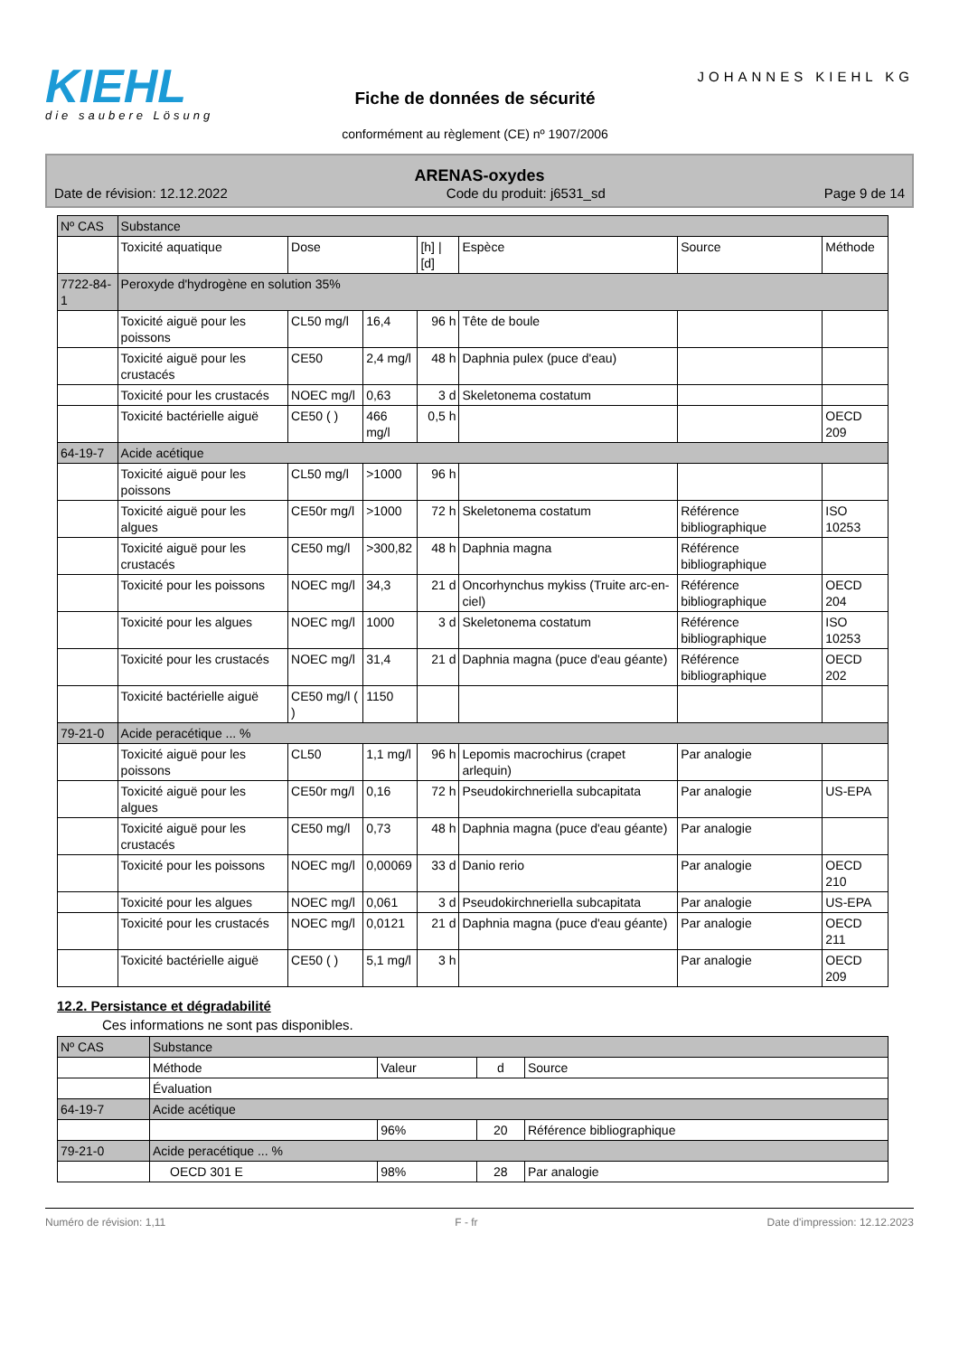KIEHL
die saubere Lösung
Fiche de données de sécurité
conformément au règlement (CE) nº 1907/2006
JOHANNES KIEHL KG
ARENAS-oxydes
Date de révision: 12.12.2022 Code du produit: j6531_sd Page 9 de 14
| Nº CAS | Substance | | | | | | |
| --- | --- | --- | --- | --- | --- | --- | --- |
| | Toxicité aquatique | Dose | | [h] / [d] | Espèce | Source | Méthode |
| 7722-84-1 | Peroxyde d'hydrogène en solution 35% | | | | | | |
| | Toxicité aiguë pour les poissons | CL50 mg/l | 16,4 | 96 h | Tête de boule | | |
| | Toxicité aiguë pour les crustacés | CE50 | 2,4 mg/l | 48 h | Daphnia pulex (puce d'eau) | | |
| | Toxicité pour les crustacés | NOEC mg/l | 0,63 | 3 d | Skeletonema costatum | | |
| | Toxicité bactérielle aiguë | CE50 ( ) | 466 mg/l | 0,5 h | | | OECD 209 |
| 64-19-7 | Acide acétique | | | | | | |
| | Toxicité aiguë pour les poissons | CL50 mg/l | >1000 | 96 h | | | |
| | Toxicité aiguë pour les algues | CE50r mg/l | >1000 | 72 h | Skeletonema costatum | Référence bibliographique | ISO 10253 |
| | Toxicité aiguë pour les crustacés | CE50 mg/l | >300,82 | 48 h | Daphnia magna | Référence bibliographique | |
| | Toxicité pour les poissons | NOEC mg/l | 34,3 | 21 d | Oncorhynchus mykiss (Truite arc-en-ciel) | Référence bibliographique | OECD 204 |
| | Toxicité pour les algues | NOEC mg/l | 1000 | 3 d | Skeletonema costatum | Référence bibliographique | ISO 10253 |
| | Toxicité pour les crustacés | NOEC mg/l | 31,4 | 21 d | Daphnia magna (puce d'eau géante) | Référence bibliographique | OECD 202 |
| | Toxicité bactérielle aiguë | CE50 mg/l ( ) | 1150 | | | | |
| 79-21-0 | Acide peracétique ... % | | | | | | |
| | Toxicité aiguë pour les poissons | CL50 | 1,1 mg/l | 96 h | Lepomis macrochirus (crapet arlequin) | Par analogie | |
| | Toxicité aiguë pour les algues | CE50r mg/l | 0,16 | 72 h | Pseudokirchneriella subcapitata | Par analogie | US-EPA |
| | Toxicité aiguë pour les crustacés | CE50 mg/l | 0,73 | 48 h | Daphnia magna (puce d'eau géante) | Par analogie | |
| | Toxicité pour les poissons | NOEC mg/l | 0,00069 | 33 d | Danio rerio | Par analogie | OECD 210 |
| | Toxicité pour les algues | NOEC mg/l | 0,061 | 3 d | Pseudokirchneriella subcapitata | Par analogie | US-EPA |
| | Toxicité pour les crustacés | NOEC mg/l | 0,0121 | 21 d | Daphnia magna (puce d'eau géante) | Par analogie | OECD 211 |
| | Toxicité bactérielle aiguë | CE50 ( ) | 5,1 mg/l | 3 h | | Par analogie | OECD 209 |
12.2. Persistance et dégradabilité
Ces informations ne sont pas disponibles.
| Nº CAS | Substance | | | |
| --- | --- | --- | --- | --- |
| | Méthode | Valeur | d | Source |
| | Évaluation | | | |
| 64-19-7 | Acide acétique | | | |
| | | 96% | 20 | Référence bibliographique |
| 79-21-0 | Acide peracétique ... % | | | |
| | OECD 301 E | 98% | 28 | Par analogie |
Numéro de révision: 1,11 F - fr Date d'impression: 12.12.2023